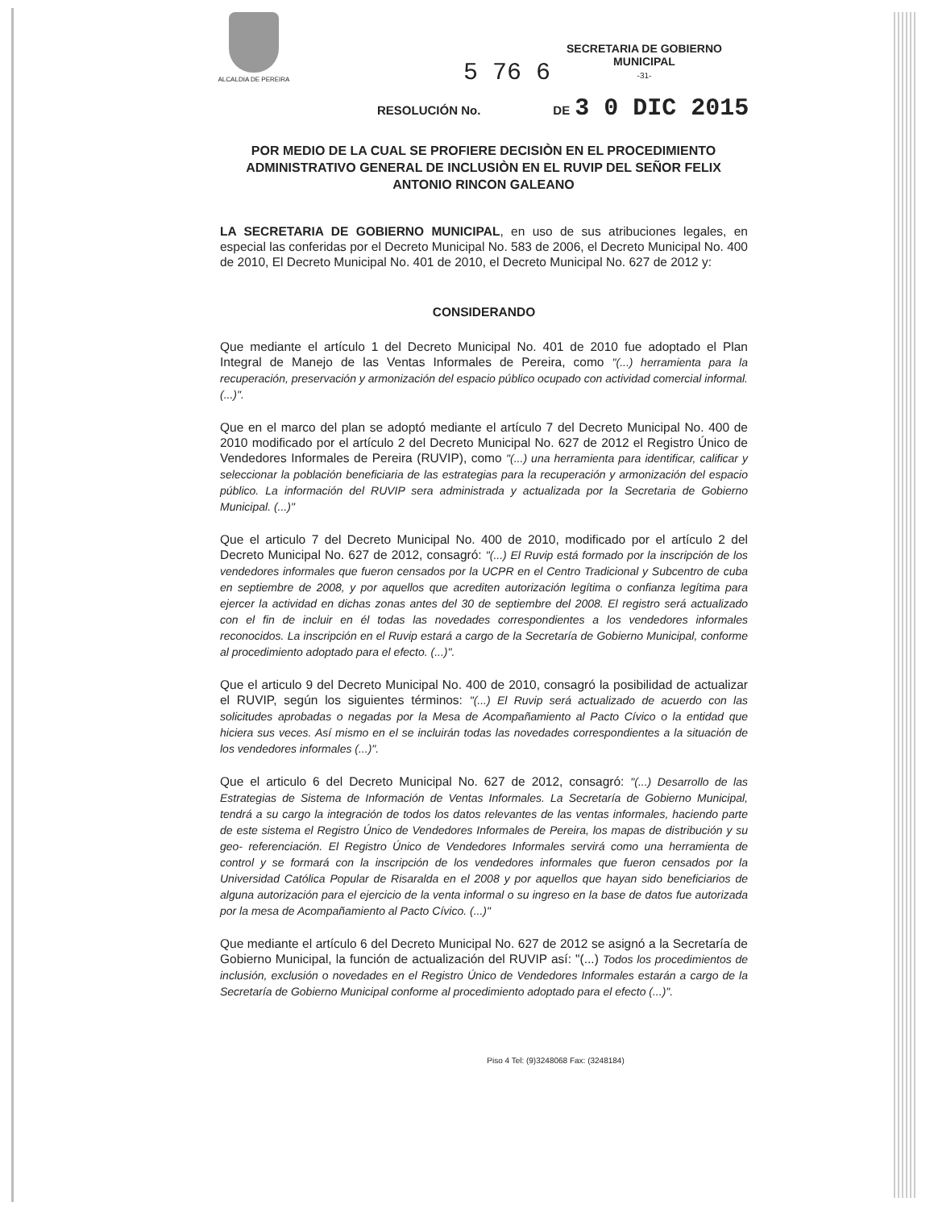ALCALDIA DE PEREIRA
5 76 6
SECRETARIA DE GOBIERNO
MUNICIPAL
-31-
RESOLUCIÓN No. DE 3 0 DIC 2015
POR MEDIO DE LA CUAL SE PROFIERE DECISIÒN EN EL PROCEDIMIENTO ADMINISTRATIVO GENERAL DE INCLUSIÒN EN EL RUVIP DEL SEÑOR FELIX ANTONIO RINCON GALEANO
LA SECRETARIA DE GOBIERNO MUNICIPAL, en uso de sus atribuciones legales, en especial las conferidas por el Decreto Municipal No. 583 de 2006, el Decreto Municipal No. 400 de 2010, El Decreto Municipal No. 401 de 2010, el Decreto Municipal No. 627 de 2012 y:
CONSIDERANDO
Que mediante el artículo 1 del Decreto Municipal No. 401 de 2010 fue adoptado el Plan Integral de Manejo de las Ventas Informales de Pereira, como "(...) herramienta para la recuperación, preservación y armonización del espacio público ocupado con actividad comercial informal. (...)".
Que en el marco del plan se adoptó mediante el artículo 7 del Decreto Municipal No. 400 de 2010 modificado por el artículo 2 del Decreto Municipal No. 627 de 2012 el Registro Único de Vendedores Informales de Pereira (RUVIP), como "(...) una herramienta para identificar, calificar y seleccionar la población beneficiaria de las estrategias para la recuperación y armonización del espacio público. La información del RUVIP sera administrada y actualizada por la Secretaria de Gobierno Municipal. (...)"
Que el articulo 7 del Decreto Municipal No. 400 de 2010, modificado por el artículo 2 del Decreto Municipal No. 627 de 2012, consagró: "(...) El Ruvip está formado por la inscripción de los vendedores informales que fueron censados por la UCPR en el Centro Tradicional y Subcentro de cuba en septiembre de 2008, y por aquellos que acrediten autorización legítima o confianza legítima para ejercer la actividad en dichas zonas antes del 30 de septiembre del 2008. El registro será actualizado con el fin de incluir en él todas las novedades correspondientes a los vendedores informales reconocidos. La inscripción en el Ruvip estará a cargo de la Secretaría de Gobierno Municipal, conforme al procedimiento adoptado para el efecto. (...)".
Que el articulo 9 del Decreto Municipal No. 400 de 2010, consagró la posibilidad de actualizar el RUVIP, según los siguientes términos: "(...) El Ruvip será actualizado de acuerdo con las solicitudes aprobadas o negadas por la Mesa de Acompañamiento al Pacto Cívico o la entidad que hiciera sus veces. Así mismo en el se incluirán todas las novedades correspondientes a la situación de los vendedores informales (...)".
Que el articulo 6 del Decreto Municipal No. 627 de 2012, consagró: "(...) Desarrollo de las Estrategias de Sistema de Información de Ventas Informales. La Secretaría de Gobierno Municipal, tendrá a su cargo la integración de todos los datos relevantes de las ventas informales, haciendo parte de este sistema el Registro Único de Vendedores Informales de Pereira, los mapas de distribución y su geo- referenciación. El Registro Único de Vendedores Informales servirá como una herramienta de control y se formará con la inscripción de los vendedores informales que fueron censados por la Universidad Católica Popular de Risaralda en el 2008 y por aquellos que hayan sido beneficiarios de alguna autorización para el ejercicio de la venta informal o su ingreso en la base de datos fue autorizada por la mesa de Acompañamiento al Pacto Cívico. (...)"
Que mediante el artículo 6 del Decreto Municipal No. 627 de 2012 se asignó a la Secretaría de Gobierno Municipal, la función de actualización del RUVIP así: "(...) Todos los procedimientos de inclusión, exclusión o novedades en el Registro Único de Vendedores Informales estarán a cargo de la Secretaría de Gobierno Municipal conforme al procedimiento adoptado para el efecto (...)".
Piso 4 Tel: (9)3248068 Fax: (3248184)